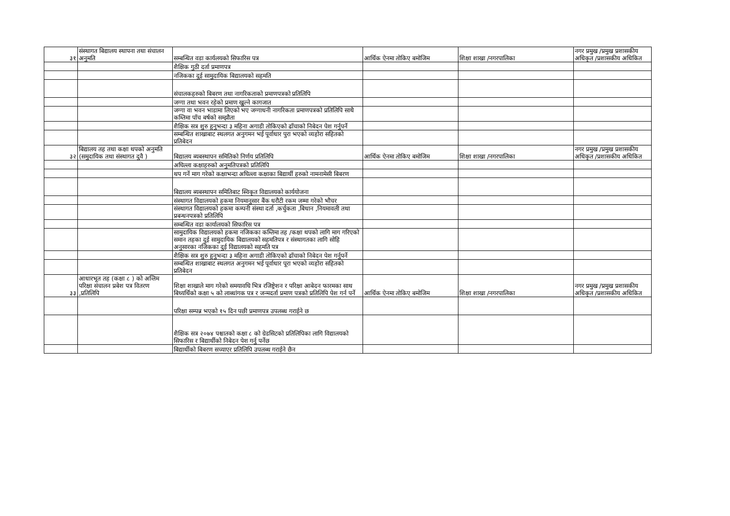| ३१ | संस्थागत बिद्यालय स्थापना तथा संचालन अनुमति | सम्बन्धित वडा कार्यलयको सिफारिस पत्र | आर्थिक ऐनमा तोकिए बमोजिम | शिक्षा शाखा /नगरपालिका | नगर प्रमुख /प्रमुख प्रशासकीय अधिकृत /प्रशासकीय अधिकित |
| | | शैक्षिक गुठी दर्ता प्रमाणपत्र | | | |
| | | नजिकका दुई सामुदायिक बिद्यालयको सहमति | | | |
| | | संचालकहरुको बिबरण तथा नागरिकताको प्रमाणपत्रको प्रतिलिपि | | | |
| | | जग्गा तथा भवन रहेको प्रमाण खुल्ने कागजात | | | |
| | | जग्गा वा भवन भाडामा लिएको भए जग्गाधनी नागरिकता प्रमाणपत्रको प्रतिलिपि साथै कम्तिमा पाँच बर्षको सम्झौता | | | |
| | | शैक्षिक सत्र शुरु हुनुभन्दा ३ महिना अगाडी तोकिएको ढाँचाको निबेदन पेश गर्नुपर्ने | | | |
| | | सम्बन्धित शाखाबाट स्थलगत अनुगमन भई पूर्वाधार पुरा भएको व्यहोरा सहितको प्रतिबेदन | | | |
| ३२ | बिद्यालय तह तथा कक्षा थपको अनुमति (समुदायिक तथा संस्थागत दुवै ) | बिद्यालय ब्यबस्थापन समितिको निर्णय प्रतिलिपि | आर्थिक ऐनमा तोकिए बमोजिम | शिक्षा शाखा /नगरपालिका | नगर प्रमुख /प्रमुख प्रशासकीय अधिकृत /प्रशासकीय अधिकित |
| | | अघिल्ला कक्षाहरुको अनुमतिपत्रको प्रतिलिपि | | | |
| | | थप गर्ने माग गरेको कक्षाभन्दा अघिल्ला कक्षाका बिद्यार्थी हरुको नामनामेसी बिबरण | | | |
| | | बिद्यालय ब्यबस्थापन समितिबाट स्विकृत विद्यालयको कार्ययोजना | | | |
| | | संस्थागत विद्यालयको हकमा नियमानुसार बैंक धरौटी रकम जम्मा गरेको भौचर | | | |
| | | संस्थागत विद्यालयको हकमा कम्पनी संस्था दर्ता ,कर्चुकता ,बिधान ,नियमावली तथा प्रबन्धनपत्रको प्रतिलिपि | | | |
| | | सम्बन्धित वडा कार्यालयको सिफारिस पत्र | | | |
| | | सामुदायिक विद्यालयको हकमा नजिकका कम्तिमा तह /कक्षा थपको लागि माग गरिएको समान तहका दुई सामुदायिक बिद्यालयको सहमतिपत्र र संस्थागतका लागि सोहि अनुसारका नजिकका दुई विद्यालयको सहमति पत्र | | | |
| | | शैक्षिक सत्र शुरु हुनुभन्दा ३ महिना अगाडी तोकिएको ढाँचाको निबेदन पेश गर्नुपर्ने | | | |
| | | सम्बन्धित शाखाबाट स्थलगत अनुगमन भई पूर्वाधार पूरा भएको व्यहोरा सहितको प्रतिबेदन | | | |
| ३३ | आधारभूत तह (कक्षा ८ ) को अन्तिम परिक्षा संचालन प्रबेश पत्र वितरण ,प्रतिलिपि | शिक्षा शाखाले माग गरेको समयावधि भित्र रजिष्ट्रेशन र परिक्षा आबेदन फारमका साथ बिध्यर्थिको कक्षा ५ को लाब्धांगक पत्र र जन्मदर्ता प्रमाण पत्रको प्रतिलिपि पेश गर्न पर्ने | आर्थिक ऐनमा तोकिए बमोजिम | शिक्षा शाखा /नगरपालिका | नगर प्रमुख /प्रमुख प्रशासकीय अधिकृत /प्रशासकीय अधिकित |
| | | परिक्षा सम्पन्न भएको १५ दिन पछी प्रमाणपत्र उपलब्ध गराईने छ | | | |
| | | शैक्षिक सत्र २०७४ पश्चातको कक्षा ८ को ग्रेडसिटको प्रतिलिपिका लागि विद्यालयको सिफारिस र बिद्यार्थीको निबेदन पेश गर्नु पर्नेछ | | | |
| | | बिद्यार्थीको बिबरण सच्याएर प्रतिलिपि उपलब्ध गराईने छैन | | | |